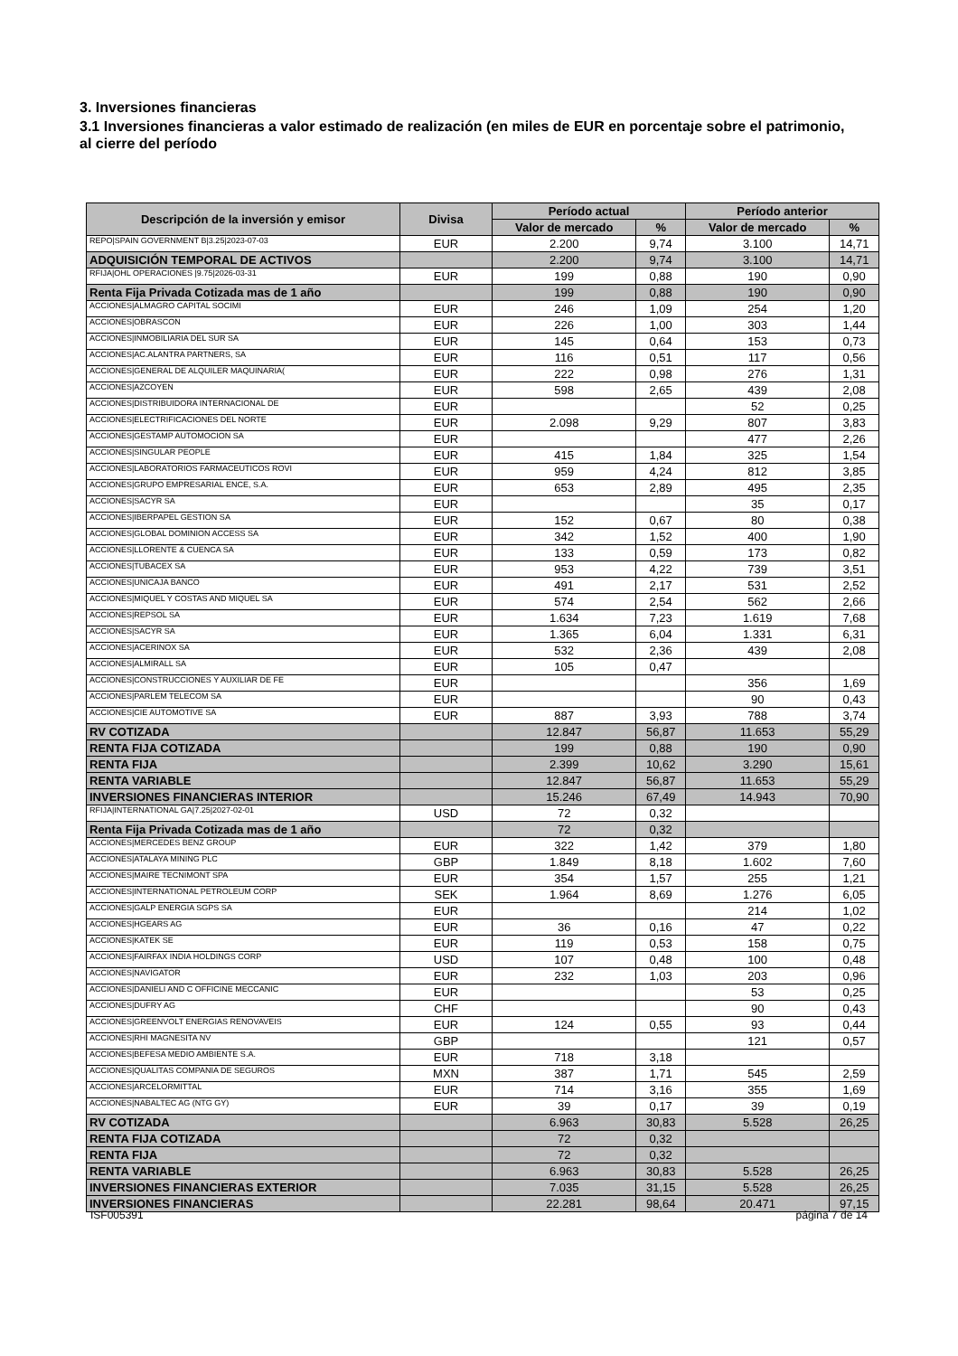3. Inversiones financieras
3.1 Inversiones financieras a valor estimado de realización (en miles de EUR en porcentaje sobre el patrimonio, al cierre del período
| Descripción de la inversión y emisor | Divisa | Período actual | | Período anterior | |
| --- | --- | --- | --- | --- | --- |
| | | Valor de mercado | % | Valor de mercado | % |
| REPO/SPAIN GOVERNMENT B/3.25/2023-07-03 | EUR | 2.200 | 9,74 | 3.100 | 14,71 |
| ADQUISICIÓN TEMPORAL DE ACTIVOS | | 2.200 | 9,74 | 3.100 | 14,71 |
| RFIJA/OHL OPERACIONES /9.75/2026-03-31 | EUR | 199 | 0,88 | 190 | 0,90 |
| Renta Fija Privada Cotizada mas de 1 año | | 199 | 0,88 | 190 | 0,90 |
| ACCIONES/ALMAGRO CAPITAL SOCIMI | EUR | 246 | 1,09 | 254 | 1,20 |
| ACCIONES/OBRASCON | EUR | 226 | 1,00 | 303 | 1,44 |
| ACCIONES/INMOBILIARIA DEL SUR SA | EUR | 145 | 0,64 | 153 | 0,73 |
| ACCIONES/AC.ALANTRA PARTNERS, SA | EUR | 116 | 0,51 | 117 | 0,56 |
| ACCIONES/GENERAL DE ALQUILER MAQUINARIA( | EUR | 222 | 0,98 | 276 | 1,31 |
| ACCIONES/AZCOYEN | EUR | 598 | 2,65 | 439 | 2,08 |
| ACCIONES/DISTRIBUIDORA INTERNACIONAL DE | EUR | | | 52 | 0,25 |
| ACCIONES/ELECTRIFICACIONES DEL NORTE | EUR | 2.098 | 9,29 | 807 | 3,83 |
| ACCIONES/GESTAMP AUTOMOCION SA | EUR | | | 477 | 2,26 |
| ACCIONES/SINGULAR PEOPLE | EUR | 415 | 1,84 | 325 | 1,54 |
| ACCIONES/LABORATORIOS FARMACEUTICOS ROVI | EUR | 959 | 4,24 | 812 | 3,85 |
| ACCIONES/GRUPO EMPRESARIAL ENCE, S.A. | EUR | 653 | 2,89 | 495 | 2,35 |
| ACCIONES/SACYR SA | EUR | | | 35 | 0,17 |
| ACCIONES/IBERPAPEL GESTION SA | EUR | 152 | 0,67 | 80 | 0,38 |
| ACCIONES/GLOBAL DOMINION ACCESS SA | EUR | 342 | 1,52 | 400 | 1,90 |
| ACCIONES/LLORENTE & CUENCA SA | EUR | 133 | 0,59 | 173 | 0,82 |
| ACCIONES/TUBACEX SA | EUR | 953 | 4,22 | 739 | 3,51 |
| ACCIONES/UNICAJA BANCO | EUR | 491 | 2,17 | 531 | 2,52 |
| ACCIONES/MIQUEL Y COSTAS AND MIQUEL SA | EUR | 574 | 2,54 | 562 | 2,66 |
| ACCIONES/REPSOL SA | EUR | 1.634 | 7,23 | 1.619 | 7,68 |
| ACCIONES/SACYR SA | EUR | 1.365 | 6,04 | 1.331 | 6,31 |
| ACCIONES/ACERINOX SA | EUR | 532 | 2,36 | 439 | 2,08 |
| ACCIONES/ALMIRALL SA | EUR | 105 | 0,47 | | |
| ACCIONES/CONSTRUCCIONES Y AUXILIAR DE FE | EUR | | | 356 | 1,69 |
| ACCIONES/PARLEM TELECOM SA | EUR | | | 90 | 0,43 |
| ACCIONES/CIE AUTOMOTIVE SA | EUR | 887 | 3,93 | 788 | 3,74 |
| RV COTIZADA | | 12.847 | 56,87 | 11.653 | 55,29 |
| RENTA FIJA COTIZADA | | 199 | 0,88 | 190 | 0,90 |
| RENTA FIJA | | 2.399 | 10,62 | 3.290 | 15,61 |
| RENTA VARIABLE | | 12.847 | 56,87 | 11.653 | 55,29 |
| INVERSIONES FINANCIERAS INTERIOR | | 15.246 | 67,49 | 14.943 | 70,90 |
| RFIJA/INTERNATIONAL GA/7.25/2027-02-01 | USD | 72 | 0,32 | | |
| Renta Fija Privada Cotizada mas de 1 año | | 72 | 0,32 | | |
| ACCIONES/MERCEDES BENZ GROUP | EUR | 322 | 1,42 | 379 | 1,80 |
| ACCIONES/ATALAYA MINING PLC | GBP | 1.849 | 8,18 | 1.602 | 7,60 |
| ACCIONES/MAIRE TECNIMONT SPA | EUR | 354 | 1,57 | 255 | 1,21 |
| ACCIONES/INTERNATIONAL PETROLEUM CORP | SEK | 1.964 | 8,69 | 1.276 | 6,05 |
| ACCIONES/GALP ENERGIA SGPS SA | EUR | | | 214 | 1,02 |
| ACCIONES/HGEARS AG | EUR | 36 | 0,16 | 47 | 0,22 |
| ACCIONES/KATEK SE | EUR | 119 | 0,53 | 158 | 0,75 |
| ACCIONES/FAIRFAX INDIA HOLDINGS CORP | USD | 107 | 0,48 | 100 | 0,48 |
| ACCIONES/NAVIGATOR | EUR | 232 | 1,03 | 203 | 0,96 |
| ACCIONES/DANIELI AND C OFFICINE MECCANIC | EUR | | | 53 | 0,25 |
| ACCIONES/DUFRY AG | CHF | | | 90 | 0,43 |
| ACCIONES/GREENVOLT ENERGIAS RENOVAVEIS | EUR | 124 | 0,55 | 93 | 0,44 |
| ACCIONES/RHI MAGNESITA NV | GBP | | | 121 | 0,57 |
| ACCIONES/BEFESA MEDIO AMBIENTE S.A. | EUR | 718 | 3,18 | | |
| ACCIONES/QUALITAS COMPANIA DE SEGUROS | MXN | 387 | 1,71 | 545 | 2,59 |
| ACCIONES/ARCELORMITTAL | EUR | 714 | 3,16 | 355 | 1,69 |
| ACCIONES/NABALTEC AG (NTG GY) | EUR | 39 | 0,17 | 39 | 0,19 |
| RV COTIZADA | | 6.963 | 30,83 | 5.528 | 26,25 |
| RENTA FIJA COTIZADA | | 72 | 0,32 | | |
| RENTA FIJA | | 72 | 0,32 | | |
| RENTA VARIABLE | | 6.963 | 30,83 | 5.528 | 26,25 |
| INVERSIONES FINANCIERAS EXTERIOR | | 7.035 | 31,15 | 5.528 | 26,25 |
| INVERSIONES FINANCIERAS | | 22.281 | 98,64 | 20.471 | 97,15 |
ISF005391 página 7 de 14